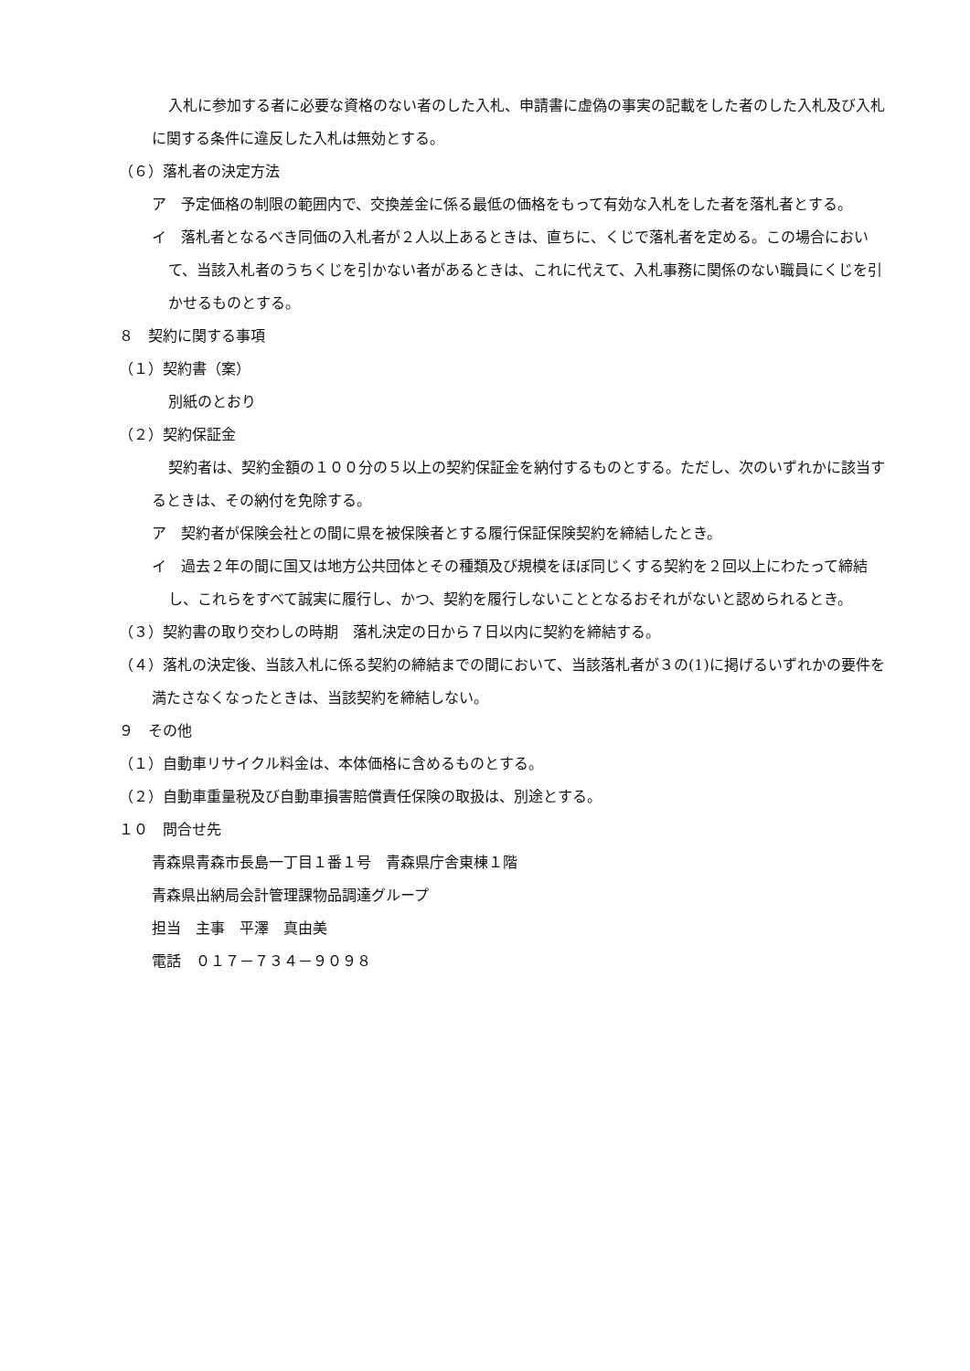入札に参加する者に必要な資格のない者のした入札、申請書に虚偽の事実の記載をした者のした入札及び入札に関する条件に違反した入札は無効とする。
（６）落札者の決定方法
ア　予定価格の制限の範囲内で、交換差金に係る最低の価格をもって有効な入札をした者を落札者とする。
イ　落札者となるべき同価の入札者が２人以上あるときは、直ちに、くじで落札者を定める。この場合において、当該入札者のうちくじを引かない者があるときは、これに代えて、入札事務に関係のない職員にくじを引かせるものとする。
８　契約に関する事項
（１）契約書（案）
別紙のとおり
（２）契約保証金
契約者は、契約金額の１００分の５以上の契約保証金を納付するものとする。ただし、次のいずれかに該当するときは、その納付を免除する。
ア　契約者が保険会社との間に県を被保険者とする履行保証保険契約を締結したとき。
イ　過去２年の間に国又は地方公共団体とその種類及び規模をほぼ同じくする契約を２回以上にわたって締結し、これらをすべて誠実に履行し、かつ、契約を履行しないこととなるおそれがないと認められるとき。
（３）契約書の取り交わしの時期　落札決定の日から７日以内に契約を締結する。
（４）落札の決定後、当該入札に係る契約の締結までの間において、当該落札者が３の(1)に掲げるいずれかの要件を満たさなくなったときは、当該契約を締結しない。
９　その他
（１）自動車リサイクル料金は、本体価格に含めるものとする。
（２）自動車重量税及び自動車損害賠償責任保険の取扱は、別途とする。
１０　問合せ先
青森県青森市長島一丁目１番１号　青森県庁舎東棟１階
青森県出納局会計管理課物品調達グループ
担当　主事　平澤　真由美
電話　０１７－７３４－９０９８